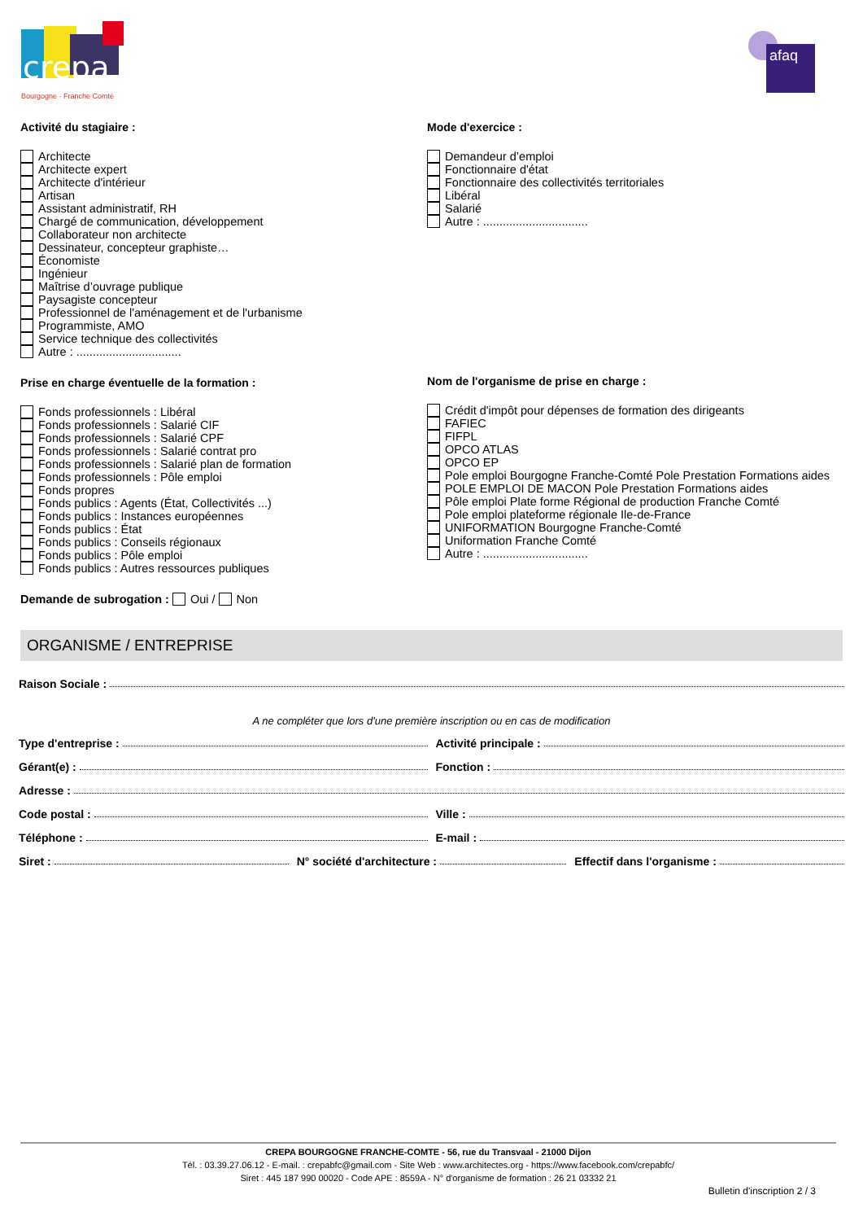crepa
Bourgogne · Franche Comté
afaq
Activité du stagiaire :
Architecte
Architecte expert
Architecte d'intérieur
Artisan
Assistant administratif, RH
Chargé de communication, développement
Collaborateur non architecte
Dessinateur, concepteur graphiste…
Économiste
Ingénieur
Maîtrise d’ouvrage publique
Paysagiste concepteur
Professionnel de l'aménagement et de l'urbanisme
Programmiste, AMO
Service technique des collectivités
Autre : ................................
Prise en charge éventuelle de la formation :
Fonds professionnels : Libéral
Fonds professionnels : Salarié CIF
Fonds professionnels : Salarié CPF
Fonds professionnels : Salarié contrat pro
Fonds professionnels : Salarié plan de formation
Fonds professionnels : Pôle emploi
Fonds propres
Fonds publics : Agents (État, Collectivités ...)
Fonds publics : Instances européennes
Fonds publics : État
Fonds publics : Conseils régionaux
Fonds publics : Pôle emploi
Fonds publics : Autres ressources publiques
Demande de subrogation : Oui / Non
Mode d'exercice :
Demandeur d’emploi
Fonctionnaire d'état
Fonctionnaire des collectivités territoriales
Libéral
Salarié
Autre : ................................
Nom de l'organisme de prise en charge :
Crédit d'impôt pour dépenses de formation des dirigeants
FAFIEC
FIFPL
OPCO ATLAS
OPCO EP
Pole emploi Bourgogne Franche-Comté Pole Prestation Formations aides
POLE EMPLOI DE MACON Pole Prestation Formations aides
Pôle emploi Plate forme Régional de production Franche Comté
Pole emploi plateforme régionale Ile-de-France
UNIFORMATION Bourgogne Franche-Comté
Uniformation Franche Comté
Autre : ................................
ORGANISME / ENTREPRISE
Raison Sociale :
A ne compléter que lors d'une première inscription ou en cas de modification
Type d'entreprise : Activité principale :
Gérant(e) : Fonction :
Adresse :
Code postal : Ville :
Téléphone : E-mail :
Siret : N° société d'architecture : Effectif dans l'organisme :
CREPA BOURGOGNE FRANCHE-COMTE - 56, rue du Transvaal - 21000 Dijon
Tél. : 03.39.27.06.12 - E-mail. : crepabfc@gmail.com - Site Web : www.architectes.org - https://www.facebook.com/crepabfc/
Siret : 445 187 990 00020 - Code APE : 8559A - N° d'organisme de formation : 26 21 03332 21
Bulletin d'inscription 2 / 3